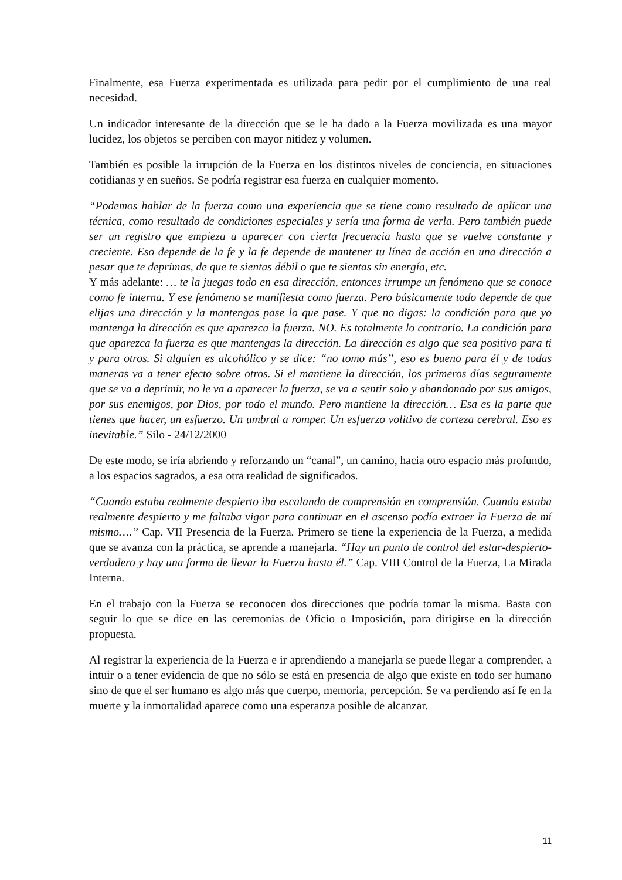Finalmente, esa Fuerza experimentada es utilizada para pedir por el cumplimiento de una real necesidad.
Un indicador interesante de la dirección que se le ha dado a la Fuerza movilizada es una mayor lucidez, los objetos se perciben con mayor nitidez y volumen.
También es posible la irrupción de la Fuerza en los distintos niveles de conciencia, en situaciones cotidianas y en sueños. Se podría registrar esa fuerza en cualquier momento.
“Podemos hablar de la fuerza como una experiencia que se tiene como resultado de aplicar una técnica, como resultado de condiciones especiales y sería una forma de verla. Pero también puede ser un registro que empieza a aparecer con cierta frecuencia hasta que se vuelve constante y creciente. Eso depende de la fe y la fe depende de mantener tu línea de acción en una dirección a pesar que te deprimas, de que te sientas débil o que te sientas sin energía, etc.
Y más adelante: … te la juegas todo en esa dirección, entonces irrumpe un fenómeno que se conoce como fe interna. Y ese fenómeno se manifiesta como fuerza. Pero básicamente todo depende de que elijas una dirección y la mantengas pase lo que pase. Y que no digas: la condición para que yo mantenga la dirección es que aparezca la fuerza. NO. Es totalmente lo contrario. La condición para que aparezca la fuerza es que mantengas la dirección. La dirección es algo que sea positivo para ti y para otros. Si alguien es alcohólico y se dice: “no tomo más”, eso es bueno para él y de todas maneras va a tener efecto sobre otros. Si el mantiene la dirección, los primeros días seguramente que se va a deprimir, no le va a aparecer la fuerza, se va a sentir solo y abandonado por sus amigos, por sus enemigos, por Dios, por todo el mundo. Pero mantiene la dirección… Esa es la parte que tienes que hacer, un esfuerzo. Un umbral a romper. Un esfuerzo volitivo de corteza cerebral. Eso es inevitable.” Silo - 24/12/2000
De este modo, se iría abriendo y reforzando un “canal”, un camino, hacia otro espacio más profundo, a los espacios sagrados, a esa otra realidad de significados.
“Cuando estaba realmente despierto iba escalando de comprensión en comprensión. Cuando estaba realmente despierto y me faltaba vigor para continuar en el ascenso podía extraer la Fuerza de mí mismo….” Cap. VII Presencia de la Fuerza. Primero se tiene la experiencia de la Fuerza, a medida que se avanza con la práctica, se aprende a manejarla. “Hay un punto de control del estar-despierto-verdadero y hay una forma de llevar la Fuerza hasta él.” Cap. VIII Control de la Fuerza, La Mirada Interna.
En el trabajo con la Fuerza se reconocen dos direcciones que podría tomar la misma. Basta con seguir lo que se dice en las ceremonias de Oficio o Imposición, para dirigirse en la dirección propuesta.
Al registrar la experiencia de la Fuerza e ir aprendiendo a manejarla se puede llegar a comprender, a intuir o a tener evidencia de que no sólo se está en presencia de algo que existe en todo ser humano sino de que el ser humano es algo más que cuerpo, memoria, percepción. Se va perdiendo así fe en la muerte y la inmortalidad aparece como una esperanza posible de alcanzar.
11